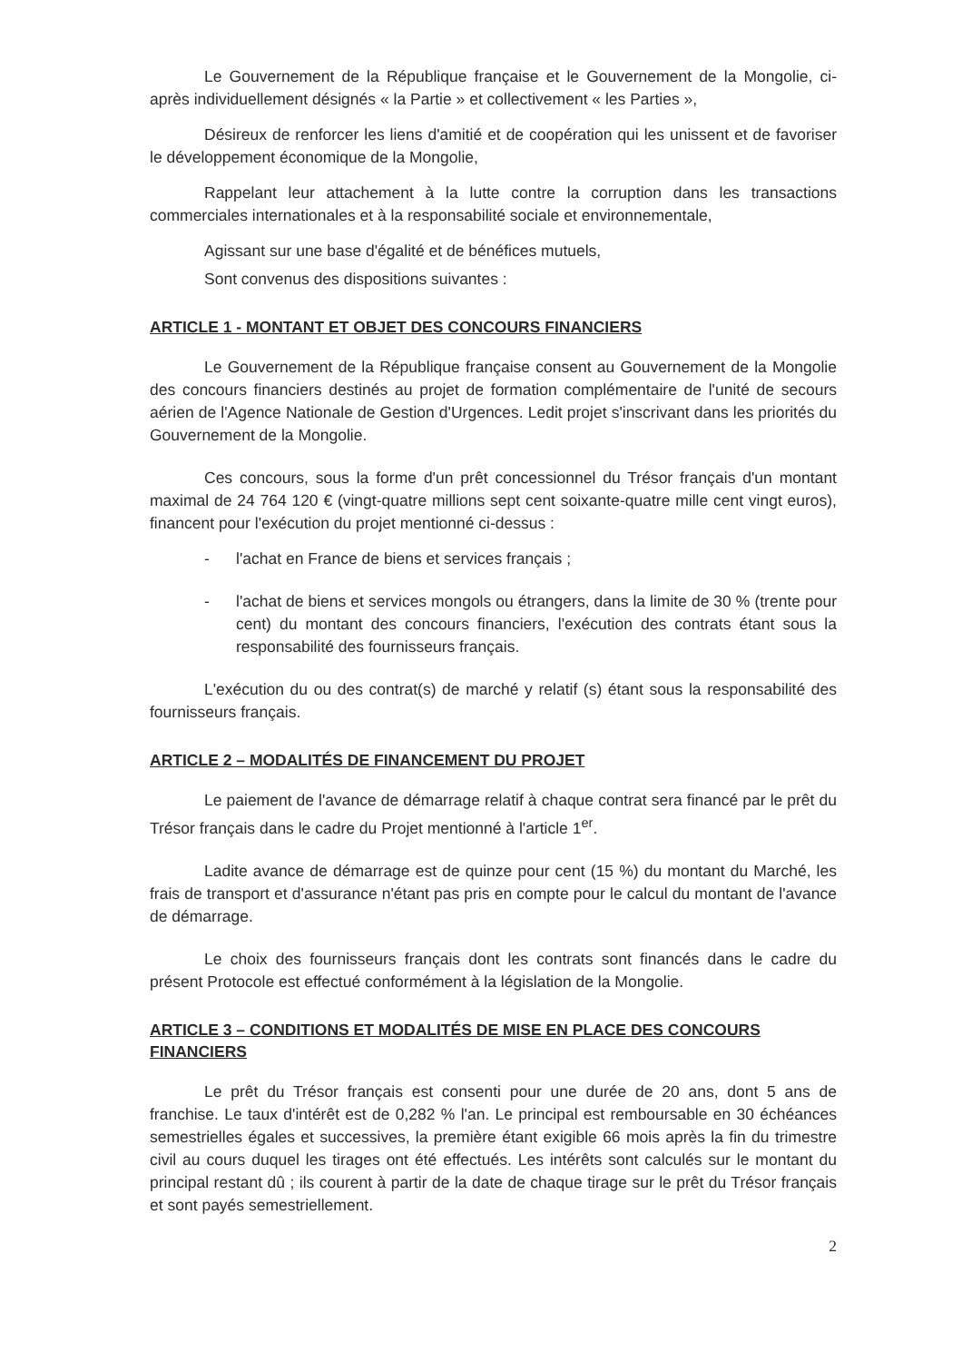Le Gouvernement de la République française et le Gouvernement de la Mongolie, ci-après individuellement désignés « la Partie » et collectivement « les Parties »,
Désireux de renforcer les liens d'amitié et de coopération qui les unissent et de favoriser le développement économique de la Mongolie,
Rappelant leur attachement à la lutte contre la corruption dans les transactions commerciales internationales et à la responsabilité sociale et environnementale,
Agissant sur une base d'égalité et de bénéfices mutuels,
Sont convenus des dispositions suivantes :
ARTICLE 1 - MONTANT ET OBJET DES CONCOURS FINANCIERS
Le Gouvernement de la République française consent au Gouvernement de la Mongolie des concours financiers destinés au projet de formation complémentaire de l'unité de secours aérien de l'Agence Nationale de Gestion d'Urgences. Ledit projet s'inscrivant dans les priorités du Gouvernement de la Mongolie.
Ces concours, sous la forme d'un prêt concessionnel du Trésor français d'un montant maximal de 24 764 120 € (vingt-quatre millions sept cent soixante-quatre mille cent vingt euros), financent pour l'exécution du projet mentionné ci-dessus :
- l'achat en France de biens et services français ;
- l'achat de biens et services mongols ou étrangers, dans la limite de 30 % (trente pour cent) du montant des concours financiers, l'exécution des contrats étant sous la responsabilité des fournisseurs français.
L'exécution du ou des contrat(s) de marché y relatif (s) étant sous la responsabilité des fournisseurs français.
ARTICLE 2 – MODALITÉS DE FINANCEMENT DU PROJET
Le paiement de l'avance de démarrage relatif à chaque contrat sera financé par le prêt du Trésor français dans le cadre du Projet mentionné à l'article 1<sup>er</sup>.
Ladite avance de démarrage est de quinze pour cent (15 %) du montant du Marché, les frais de transport et d'assurance n'étant pas pris en compte pour le calcul du montant de l'avance de démarrage.
Le choix des fournisseurs français dont les contrats sont financés dans le cadre du présent Protocole est effectué conformément à la législation de la Mongolie.
ARTICLE 3 – CONDITIONS ET MODALITÉS DE MISE EN PLACE DES CONCOURS FINANCIERS
Le prêt du Trésor français est consenti pour une durée de 20 ans, dont 5 ans de franchise. Le taux d'intérêt est de 0,282 % l'an. Le principal est remboursable en 30 échéances semestrielles égales et successives, la première étant exigible 66 mois après la fin du trimestre civil au cours duquel les tirages ont été effectués. Les intérêts sont calculés sur le montant du principal restant dû ; ils courent à partir de la date de chaque tirage sur le prêt du Trésor français et sont payés semestriellement.
2